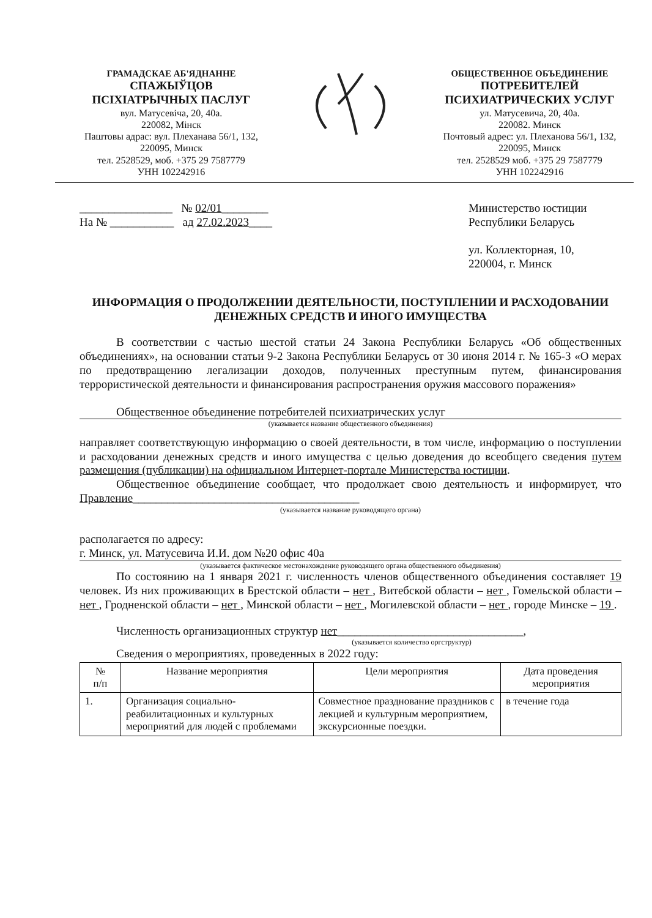ГРАМАДСКАЕ АБ'ЯДНАННЕ
СПАЖЫЎЦОВ
ПСІХІАТРЫЧНЫХ ПАСЛУГ
вул. Матусевіча, 20, 40а.
220082, Мінск
Паштовы адрас: вул. Плеханава 56/1, 132, 220095, Минск
тел. 2528529, моб. +375 29 7587779
УНН 102242916
ОБЩЕСТВЕННОЕ ОБЪЕДИНЕНИЕ
ПОТРЕБИТЕЛЕЙ
ПСИХИАТРИЧЕСКИХ УСЛУГ
ул. Матусевича, 20, 40а.
220082. Минск
Почтовый адрес: ул. Плеханова 56/1, 132, 220095, Минск
тел. 2528529 моб. +375 29 7587779
УНН 102242916
________________ № 02/01________
На № ___________ ад 27.02.2023____
Министерство юстиции
Республики Беларусь
ул. Коллекторная, 10,
220004, г. Минск
ИНФОРМАЦИЯ О ПРОДОЛЖЕНИИ ДЕЯТЕЛЬНОСТИ, ПОСТУПЛЕНИИ И РАСХОДОВАНИИ ДЕНЕЖНЫХ СРЕДСТВ И ИНОГО ИМУЩЕСТВА
В соответствии с частью шестой статьи 24 Закона Республики Беларусь «Об общественных объединениях», на основании статьи 9-2 Закона Республики Беларусь от 30 июня 2014 г. № 165-З «О мерах по предотвращению легализации доходов, полученных преступным путем, финансирования террористической деятельности и финансирования распространения оружия массового поражения»
Общественное объединение потребителей психиатрических услуг
(указывается название общественного объединения)
направляет соответствующую информацию о своей деятельности, в том числе, информацию о поступлении и расходовании денежных средств и иного имущества с целью доведения до всеобщего сведения путем размещения (публикации) на официальном Интернет-портале Министерства юстиции.
Общественное объединение сообщает, что продолжает свою деятельность и информирует, что Правление_______________________________________
(указывается название руководящего органа)
располагается по адресу:
г. Минск, ул. Матусевича И.И. дом №20 офис 40а
(указывается фактическое местонахождение руководящего органа общественного объединения)
По состоянию на 1 января 2021 г. численность членов общественного объединения составляет 19 человек. Из них проживающих в Брестской области – нет , Витебской области – нет , Гомельской области – нет , Гродненской области – нет , Минской области – нет , Могилевской области – нет , городе Минске – 19 .
Численность организационных структур нет________________________________,
(указывается количество оргструктур)
Сведения о мероприятиях, проведенных в 2022 году:
| № п/п | Название мероприятия | Цели мероприятия | Дата проведения мероприятия |
| --- | --- | --- | --- |
| 1. | Организация социально-реабилитационных и культурных мероприятий для людей с проблемами | Совместное празднование праздников с лекцией и культурным мероприятием, экскурсионные поездки. | в течение года |